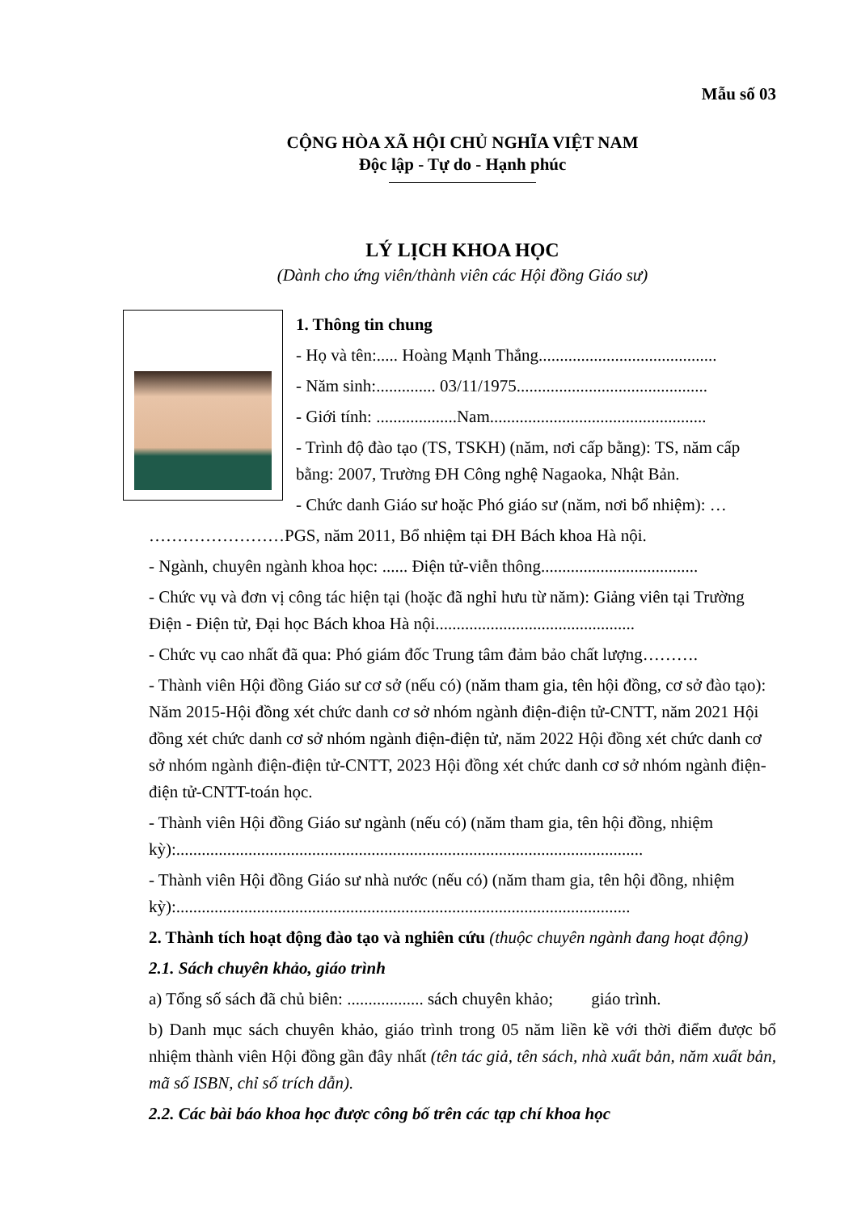Mẫu số 03
CỘNG HÒA XÃ HỘI CHỦ NGHĨA VIỆT NAM
Độc lập - Tự do - Hạnh phúc
LÝ LỊCH KHOA HỌC
(Dành cho ứng viên/thành viên các Hội đồng Giáo sư)
1. Thông tin chung
- Họ và tên:..... Hoàng Mạnh Thắng..........................................
- Năm sinh:.............. 03/11/1975.............................................
- Giới tính: ...................Nam...................................................
- Trình độ đào tạo (TS, TSKH) (năm, nơi cấp bằng): TS, năm cấp bằng: 2007, Trường ĐH Công nghệ Nagaoka, Nhật Bản.
- Chức danh Giáo sư hoặc Phó giáo sư (năm, nơi bổ nhiệm): …
……………………PGS, năm 2011, Bổ nhiệm tại ĐH Bách khoa Hà nội.
- Ngành, chuyên ngành khoa học: ...... Điện tử-viễn thông.....................................
- Chức vụ và đơn vị công tác hiện tại (hoặc đã nghỉ hưu từ năm): Giảng viên tại Trường Điện - Điện tử, Đại học Bách khoa Hà nội...............................................
- Chức vụ cao nhất đã qua: Phó giám đốc Trung tâm đảm bảo chất lượng……….
- Thành viên Hội đồng Giáo sư cơ sở (nếu có) (năm tham gia, tên hội đồng, cơ sở đào tạo): Năm 2015-Hội đồng xét chức danh cơ sở nhóm ngành điện-điện tử-CNTT, năm 2021 Hội đồng xét chức danh cơ sở nhóm ngành điện-điện tử, năm 2022 Hội đồng xét chức danh cơ sở nhóm ngành điện-điện tử-CNTT, 2023 Hội đồng xét chức danh cơ sở nhóm ngành điện-điện tử-CNTT-toán học.
- Thành viên Hội đồng Giáo sư ngành (nếu có) (năm tham gia, tên hội đồng, nhiệm kỳ):..............................................................................................................
- Thành viên Hội đồng Giáo sư nhà nước (nếu có) (năm tham gia, tên hội đồng, nhiệm kỳ):...........................................................................................................
2. Thành tích hoạt động đào tạo và nghiên cứu (thuộc chuyên ngành đang hoạt động)
2.1. Sách chuyên khảo, giáo trình
a) Tổng số sách đã chủ biên: .................. sách chuyên khảo; giáo trình.
b) Danh mục sách chuyên khảo, giáo trình trong 05 năm liền kề với thời điểm được bổ nhiệm thành viên Hội đồng gần đây nhất (tên tác giả, tên sách, nhà xuất bản, năm xuất bản, mã số ISBN, chỉ số trích dẫn).
2.2. Các bài báo khoa học được công bố trên các tạp chí khoa học